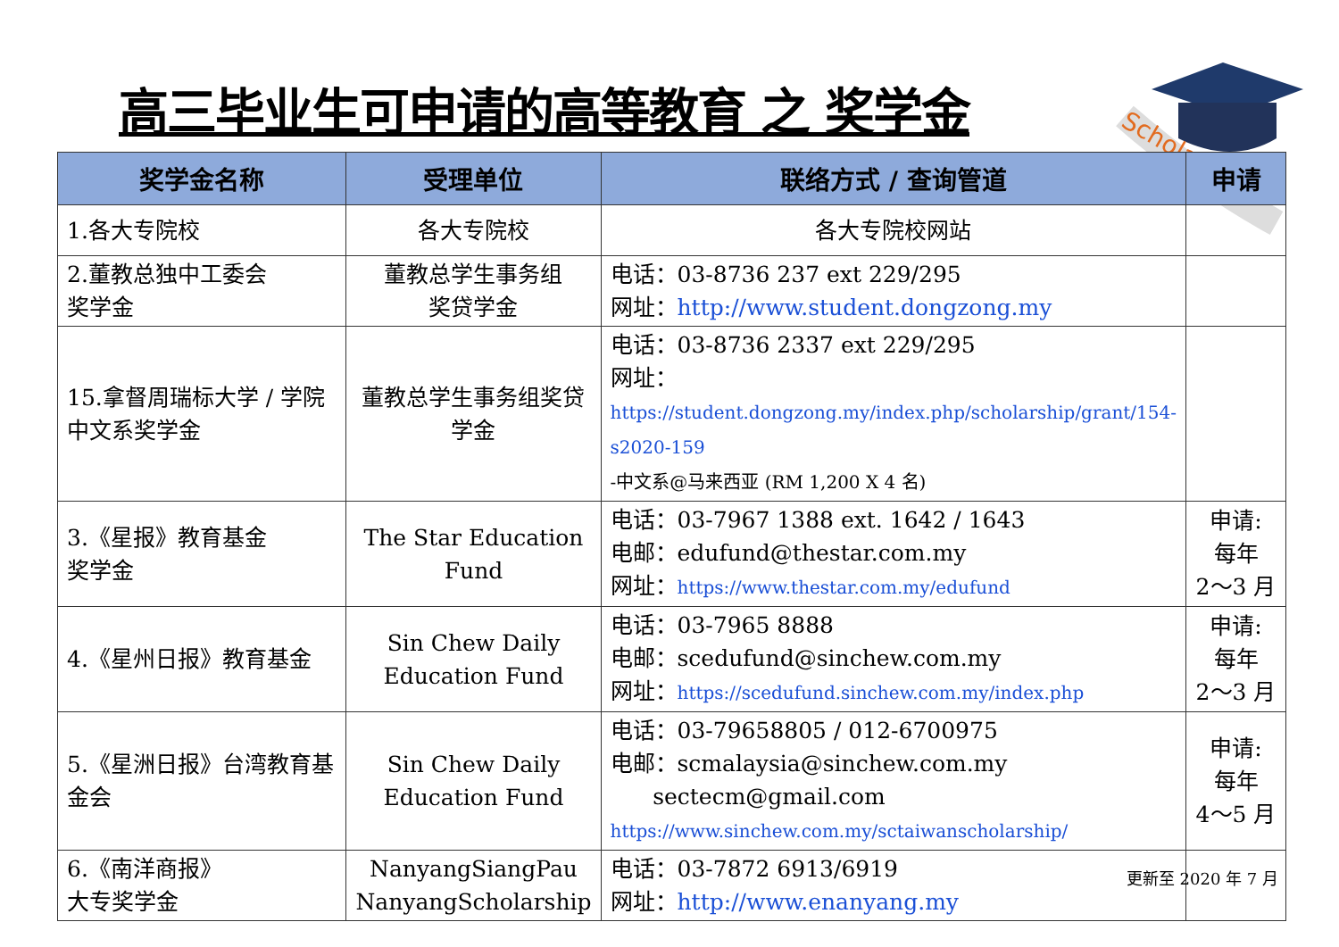高三毕业生可申请的高等教育 之 奖学金
Scholarships
| 奖学金名称 | 受理单位 | 联络方式 / 查询管道 | 申请 |
| --- | --- | --- | --- |
| 1.各大专院校 | 各大专院校 | 各大专院校网站 | |
| 2.董教总独中工委会 奖学金 | 董教总学生事务组 奖贷学金 | 电话：03-8736 237 ext 229/295 网址： http://www.student.dongzong.my | |
| 15.拿督周瑞标大学 / 学院中文系奖学金 | 董教总学生事务组奖贷学金 | 电话：03-8736 2337 ext 229/295 网址： https://student.dongzong.my/index.php/scholarship/grant/154-s2020-159 -中文系@马来西亚 (RM 1,200 X 4 名) | |
| 3.《星报》教育基金 奖学金 | The Star Education Fund | 电话：03-7967 1388 ext. 1642 / 1643 电邮：edufund@thestar.com.my 网址： https://www.thestar.com.my/edufund | 申请: 每年 2～3 月 |
| 4.《星州日报》教育基金 | Sin Chew Daily Education Fund | 电话：03-7965 8888 电邮：scedufund@sinchew.com.my 网址： https://scedufund.sinchew.com.my/index.php | 申请: 每年 2～3 月 |
| 5.《星洲日报》台湾教育基金会 | Sin Chew Daily Education Fund | 电话：03-79658805 / 012-6700975 电邮：scmalaysia@sinchew.com.my sectecm@gmail.com https://www.sinchew.com.my/sctaiwanscholarship/ | 申请: 每年 4～5 月 |
| 6.《南洋商报》 大专奖学金 | NanyangSiangPau NanyangScholarship | 电话：03-7872 6913/6919 网址： http://www.enanyang.my | |
更新至 2020 年 7 月